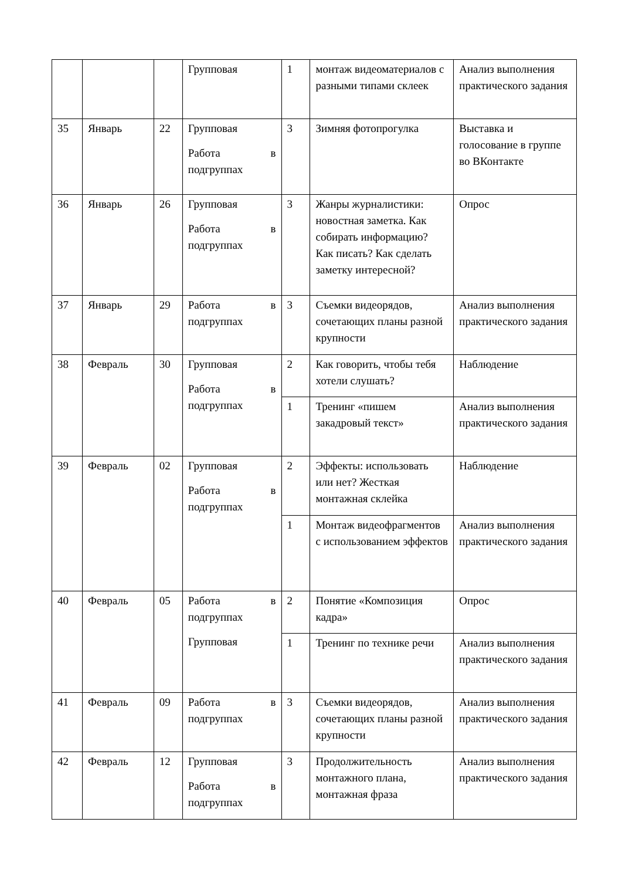| | | | Групповая | 1 | монтаж видеоматериалов с разными типами склеек | Анализ выполнения практического задания |
| 35 | Январь | 22 | Групповая Работа в подгруппах | 3 | Зимняя фотопрогулка | Выставка и голосование в группе во ВКонтакте |
| 36 | Январь | 26 | Групповая Работа в подгруппах | 3 | Жанры журналистики: новостная заметка. Как собирать информацию? Как писать? Как сделать заметку интересной? | Опрос |
| 37 | Январь | 29 | Работа в подгруппах | 3 | Съемки видеорядов, сочетающих планы разной крупности | Анализ выполнения практического задания |
| 38 | Февраль | 30 | Групповая Работа в подгруппах | 2 | Как говорить, чтобы тебя хотели слушать? | Наблюдение |
| | | | | 1 | Тренинг «пишем закадровый текст» | Анализ выполнения практического задания |
| 39 | Февраль | 02 | Групповая Работа в подгруппах | 2 | Эффекты: использовать или нет? Жесткая монтажная склейка | Наблюдение |
| | | | | 1 | Монтаж видеофрагментов с использованием эффектов | Анализ выполнения практического задания |
| 40 | Февраль | 05 | Работа в подгруппах Групповая | 2 | Понятие «Композиция кадра» | Опрос |
| | | | | 1 | Тренинг по технике речи | Анализ выполнения практического задания |
| 41 | Февраль | 09 | Работа в подгруппах | 3 | Съемки видеорядов, сочетающих планы разной крупности | Анализ выполнения практического задания |
| 42 | Февраль | 12 | Групповая Работа в подгруппах | 3 | Продолжительность монтажного плана, монтажная фраза | Анализ выполнения практического задания |